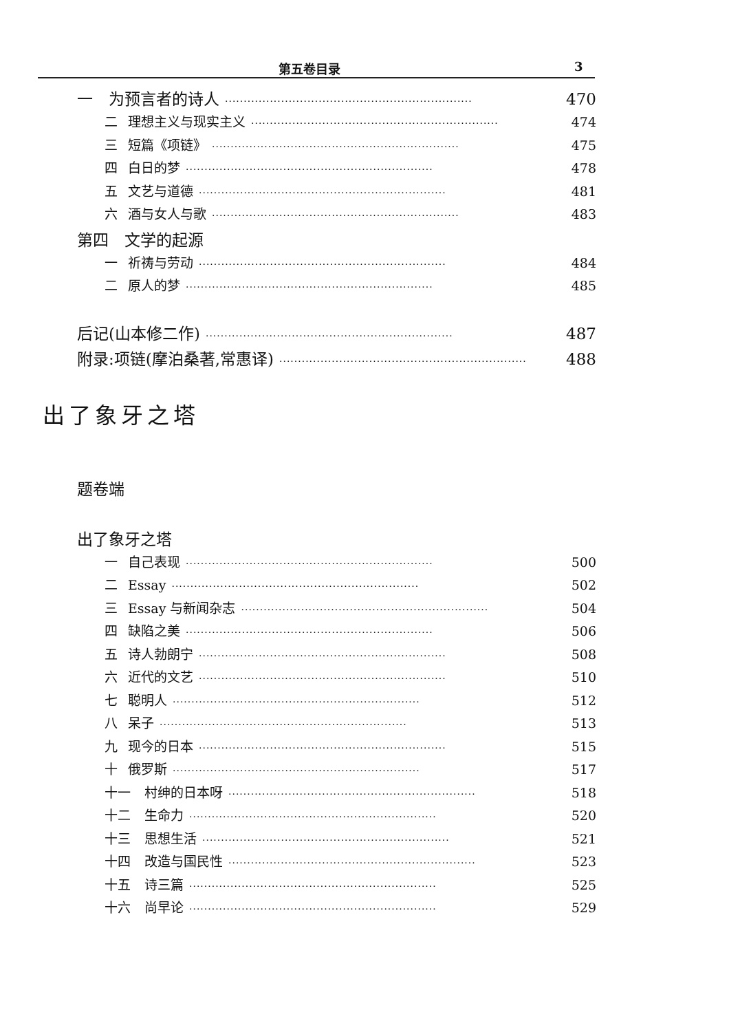第五卷目录 3
一　为预言者的诗人 ·································································· 470
二 理想主义与现实主义 ·································································· 474
三 短篇《项链》 ·································································· 475
四 白日的梦 ·································································· 478
五 文艺与道德 ·································································· 481
六 酒与女人与歌 ·································································· 483
第四　文学的起源
一 祈祷与劳动 ·································································· 484
二 原人的梦 ·································································· 485
后记(山本修二作) ·································································· 487
附录:项链(摩泊桑著,常惠译) ·································································· 488
题卷端
出了象牙之塔
一 自己表现 ·································································· 500
二 Essay ·································································· 502
三 Essay 与新闻杂志 ·································································· 504
四 缺陷之美 ·································································· 506
五 诗人勃朗宁 ·································································· 508
六 近代的文艺 ·································································· 510
七 聪明人 ·································································· 512
八 呆子 ·································································· 513
九 现今的日本 ·································································· 515
十 俄罗斯 ·································································· 517
十一 村绅的日本呀 ·································································· 518
十二 生命力 ·································································· 520
十三 思想生活 ·································································· 521
十四 改造与国民性 ·································································· 523
十五 诗三篇 ·································································· 525
十六 尚早论 ·································································· 529
出了象牙之塔